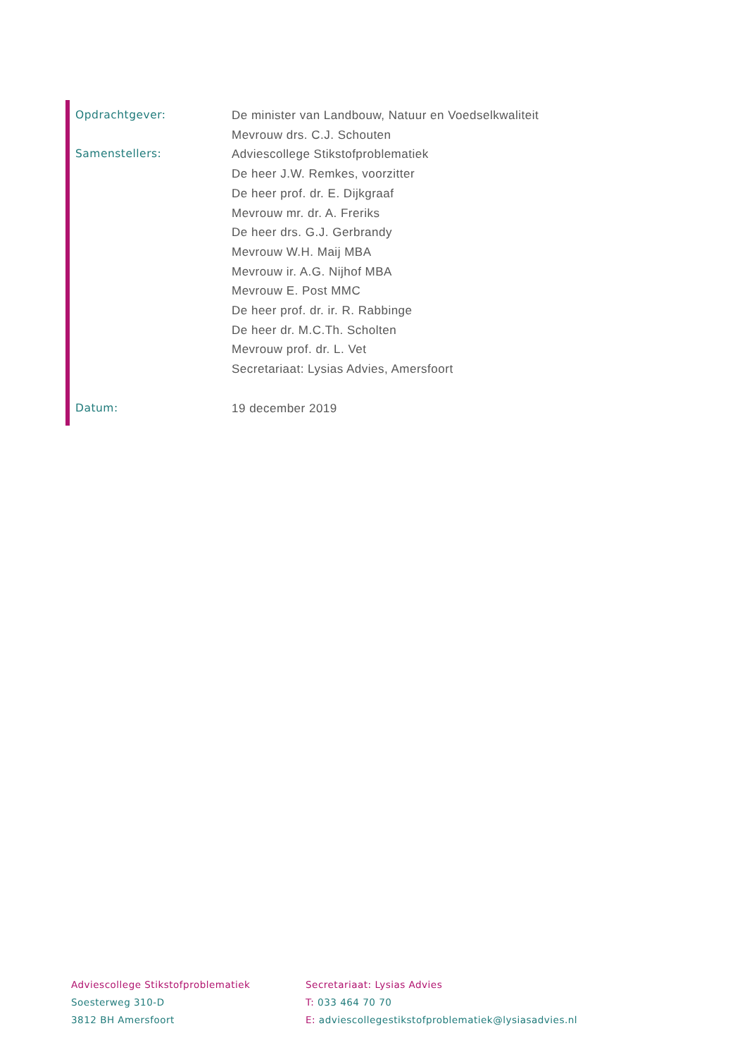Opdrachtgever: De minister van Landbouw, Natuur en Voedselkwaliteit
Mevrouw drs. C.J. Schouten
Samenstellers: Adviescollege Stikstofproblematiek
De heer J.W. Remkes, voorzitter
De heer prof. dr. E. Dijkgraaf
Mevrouw mr. dr. A. Freriks
De heer drs. G.J. Gerbrandy
Mevrouw W.H. Maij MBA
Mevrouw ir. A.G. Nijhof MBA
Mevrouw E. Post MMC
De heer prof. dr. ir. R. Rabbinge
De heer dr. M.C.Th. Scholten
Mevrouw prof. dr. L. Vet
Secretariaat: Lysias Advies, Amersfoort
Datum: 19 december 2019
Adviescollege Stikstofproblematiek
Soesterweg 310-D
3812 BH Amersfoort
Secretariaat: Lysias Advies
T: 033 464 70 70
E: adviescollegestikstofproblematiek@lysiasadvies.nl